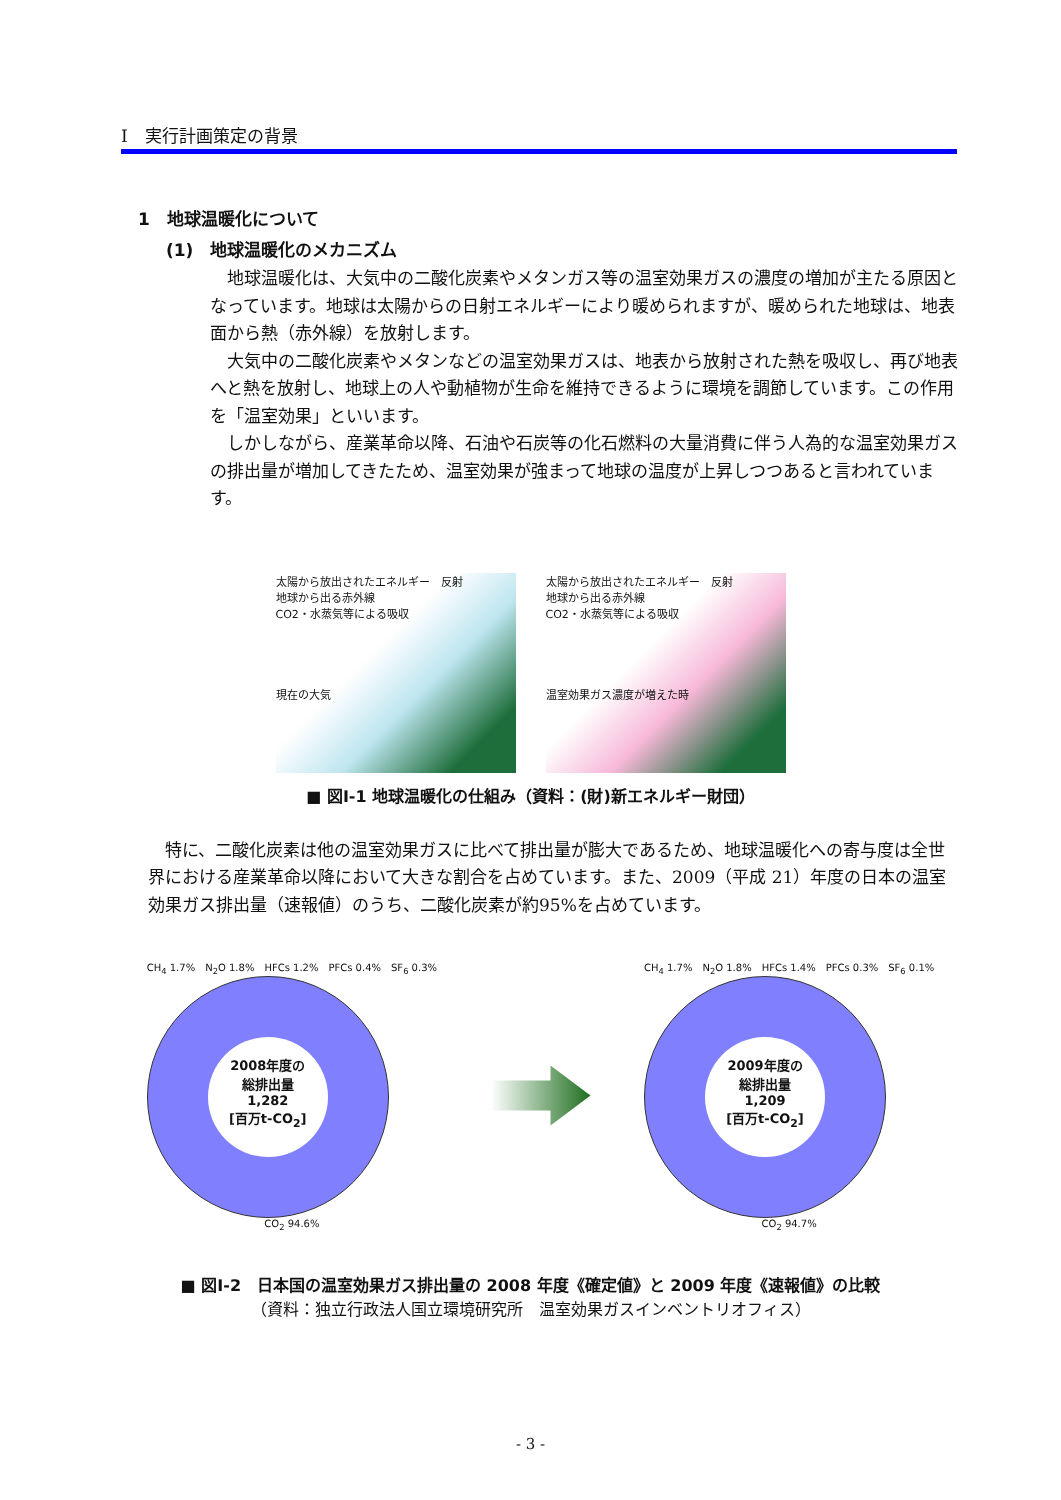Ⅰ　実行計画策定の背景
1　地球温暖化について
(1)　地球温暖化のメカニズム
地球温暖化は、大気中の二酸化炭素やメタンガス等の温室効果ガスの濃度の増加が主たる原因となっています。地球は太陽からの日射エネルギーにより暖められますが、暖められた地球は、地表面から熱（赤外線）を放射します。
大気中の二酸化炭素やメタンなどの温室効果ガスは、地表から放射された熱を吸収し、再び地表へと熱を放射し、地球上の人や動植物が生命を維持できるように環境を調節しています。この作用を「温室効果」といいます。
しかしながら、産業革命以降、石油や石炭等の化石燃料の大量消費に伴う人為的な温室効果ガスの排出量が増加してきたため、温室効果が強まって地球の温度が上昇しつつあると言われています。
太陽から放出されたエネルギー　反射
地球から出る赤外線
CO2・水蒸気等による吸収
現在の大気
太陽から放出されたエネルギー　反射
地球から出る赤外線
CO2・水蒸気等による吸収
温室効果ガス濃度が増えた時
■ 図Ⅰ-1 地球温暖化の仕組み（資料：(財)新エネルギー財団）
特に、二酸化炭素は他の温室効果ガスに比べて排出量が膨大であるため、地球温暖化への寄与度は全世界における産業革命以降において大きな割合を占めています。また、2009（平成 21）年度の日本の温室効果ガス排出量（速報値）のうち、二酸化炭素が約95%を占めています。
CH<sub>4</sub> 1.7%　N<sub>2</sub>O 1.8%　HFCs 1.2%　PFCs 0.4%　SF<sub>6</sub> 0.3%
2008年度の
総排出量
1,282
[百万t-CO<sub>2</sub>]
CO<sub>2</sub> 94.6%
CH<sub>4</sub> 1.7%　N<sub>2</sub>O 1.8%　HFCs 1.4%　PFCs 0.3%　SF<sub>6</sub> 0.1%
2009年度の
総排出量
1,209
[百万t-CO<sub>2</sub>]
CO<sub>2</sub> 94.7%
■ 図Ⅰ-2　日本国の温室効果ガス排出量の 2008 年度《確定値》と 2009 年度《速報値》の比較
（資料：独立行政法人国立環境研究所　温室効果ガスインベントリオフィス）
- 3 -